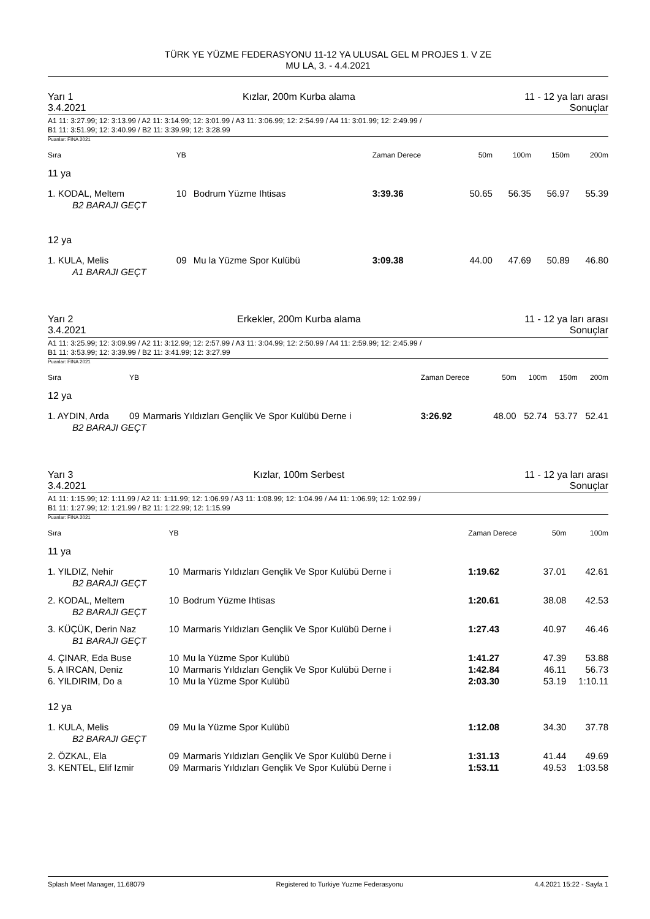TÜRK YE YÜZME FEDERASYONU 11-12 YA ULUSAL GEL M PROJES 1. V ZE
MU LA, 3. - 4.4.2021
Yarı 1 Kızlar, 200m Kurba alama 11 - 12 ya ları arası
3.4.2021 Sonuçlar
A1 11: 3:27.99; 12: 3:13.99 / A2 11: 3:14.99; 12: 3:01.99 / A3 11: 3:06.99; 12: 2:54.99 / A4 11: 3:01.99; 12: 2:49.99 /
B1 11: 3:51.99; 12: 3:40.99 / B2 11: 3:39.99; 12: 3:28.99
Puanlar: FINA 2021
| Sıra | YB | | Zaman Derece | 50m | 100m | 150m | 200m |
| --- | --- | --- | --- | --- | --- | --- | --- |
| 11 ya | | | | | | | |
| 1. KODAL, Meltem | 10 | Bodrum Yüzme Ihtisas | 3:39.36 | 50.65 | 56.35 | 56.97 | 55.39 |
| B2 BARAJI GEÇT | | | | | | | |
| 12 ya | | | | | | | |
| 1. KULA, Melis | 09 | Mu la Yüzme Spor Kulübü | 3:09.38 | 44.00 | 47.69 | 50.89 | 46.80 |
| A1 BARAJI GEÇT | | | | | | | |
Yarı 2 Erkekler, 200m Kurba alama 11 - 12 ya ları arası
3.4.2021 Sonuçlar
A1 11: 3:25.99; 12: 3:09.99 / A2 11: 3:12.99; 12: 2:57.99 / A3 11: 3:04.99; 12: 2:50.99 / A4 11: 2:59.99; 12: 2:45.99 /
B1 11: 3:53.99; 12: 3:39.99 / B2 11: 3:41.99; 12: 3:27.99
Puanlar: FINA 2021
| Sıra | YB | | Zaman Derece | 50m | 100m | 150m | 200m |
| --- | --- | --- | --- | --- | --- | --- | --- |
| 12 ya | | | | | | | |
| 1. AYDIN, Arda | 09 | Marmaris Yıldızları Gençlik Ve Spor Kulübü Derne i | 3:26.92 | 48.00 | 52.74 | 53.77 | 52.41 |
| B2 BARAJI GEÇT | | | | | | | |
Yarı 3 Kızlar, 100m Serbest 11 - 12 ya ları arası
3.4.2021 Sonuçlar
A1 11: 1:15.99; 12: 1:11.99 / A2 11: 1:11.99; 12: 1:06.99 / A3 11: 1:08.99; 12: 1:04.99 / A4 11: 1:06.99; 12: 1:02.99 /
B1 11: 1:27.99; 12: 1:21.99 / B2 11: 1:22.99; 12: 1:15.99
Puanlar: FINA 2021
| Sıra | YB | | Zaman Derece | 50m | 100m |
| --- | --- | --- | --- | --- | --- |
| 11 ya | | | | | |
| 1. YILDIZ, Nehir | 10 | Marmaris Yıldızları Gençlik Ve Spor Kulübü Derne i | 1:19.62 | 37.01 | 42.61 |
| B2 BARAJI GEÇT | | | | | |
| 2. KODAL, Meltem | 10 | Bodrum Yüzme Ihtisas | 1:20.61 | 38.08 | 42.53 |
| B2 BARAJI GEÇT | | | | | |
| 3. KÜÇÜK, Derin Naz | 10 | Marmaris Yıldızları Gençlik Ve Spor Kulübü Derne i | 1:27.43 | 40.97 | 46.46 |
| B1 BARAJI GEÇT | | | | | |
| 4. ÇINAR, Eda Buse | 10 | Mu la Yüzme Spor Kulübü | 1:41.27 | 47.39 | 53.88 |
| 5. A IRCAN, Deniz | 10 | Marmaris Yıldızları Gençlik Ve Spor Kulübü Derne i | 1:42.84 | 46.11 | 56.73 |
| 6. YILDIRIM, Do a | 10 | Mu la Yüzme Spor Kulübü | 2:03.30 | 53.19 | 1:10.11 |
| 12 ya | | | | | |
| 1. KULA, Melis | 09 | Mu la Yüzme Spor Kulübü | 1:12.08 | 34.30 | 37.78 |
| B2 BARAJI GEÇT | | | | | |
| 2. ÖZKAL, Ela | 09 | Marmaris Yıldızları Gençlik Ve Spor Kulübü Derne i | 1:31.13 | 41.44 | 49.69 |
| 3. KENTEL, Elif Izmir | 09 | Marmaris Yıldızları Gençlik Ve Spor Kulübü Derne i | 1:53.11 | 49.53 | 1:03.58 |
Splash Meet Manager, 11.68079 Registered to Turkiye Yuzme Federasyonu 4.4.2021 15:22 - Sayfa 1